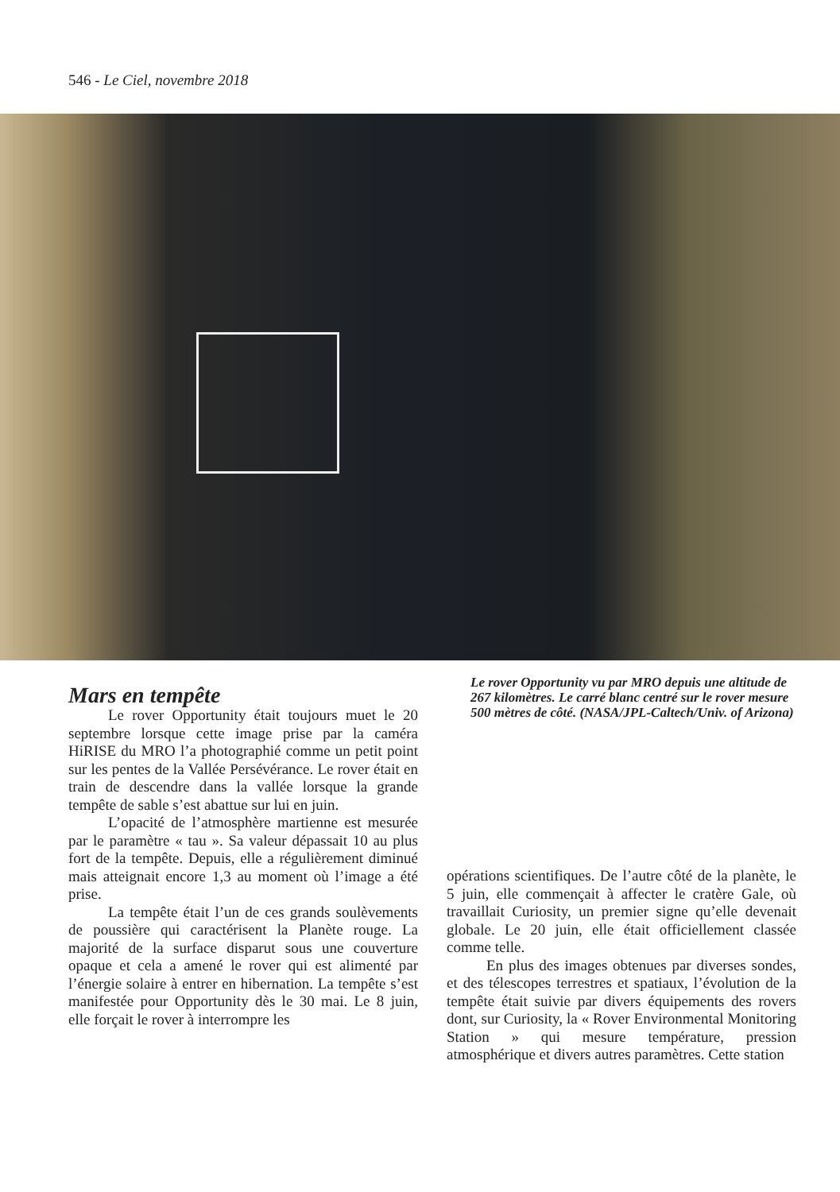546 - Le Ciel, novembre 2018
Mars en tempête
Le rover Opportunity était toujours muet le 20 septembre lorsque cette image prise par la caméra HiRISE du MRO l’a photographié comme un petit point sur les pentes de la Vallée Persévérance. Le rover était en train de descendre dans la vallée lorsque la grande tempête de sable s’est abattue sur lui en juin.
L’opacité de l’atmosphère martienne est mesurée par le paramètre « tau ». Sa valeur dépassait 10 au plus fort de la tempête. Depuis, elle a régulièrement diminué mais atteignait encore 1,3 au moment où l’image a été prise.
La tempête était l’un de ces grands soulèvements de poussière qui caractérisent la Planète rouge. La majorité de la surface disparut sous une couverture opaque et cela a amené le rover qui est alimenté par l’énergie solaire à entrer en hibernation. La tempête s’est manifestée pour Opportunity dès le 30 mai. Le 8 juin, elle forçait le rover à interrompre les
Le rover Opportunity vu par MRO depuis une altitude de 267 kilomètres. Le carré blanc centré sur le rover mesure 500 mètres de côté. (NASA/JPL-Caltech/Univ. of Arizona)
opérations scientifiques. De l’autre côté de la planète, le 5 juin, elle commençait à affecter le cratère Gale, où travaillait Curiosity, un premier signe qu’elle devenait globale. Le 20 juin, elle était officiellement classée comme telle.
En plus des images obtenues par diverses sondes, et des télescopes terrestres et spatiaux, l’évolution de la tempête était suivie par divers équipements des rovers dont, sur Curiosity, la « Rover Environmental Monitoring Station » qui mesure température, pression atmosphérique et divers autres paramètres. Cette station